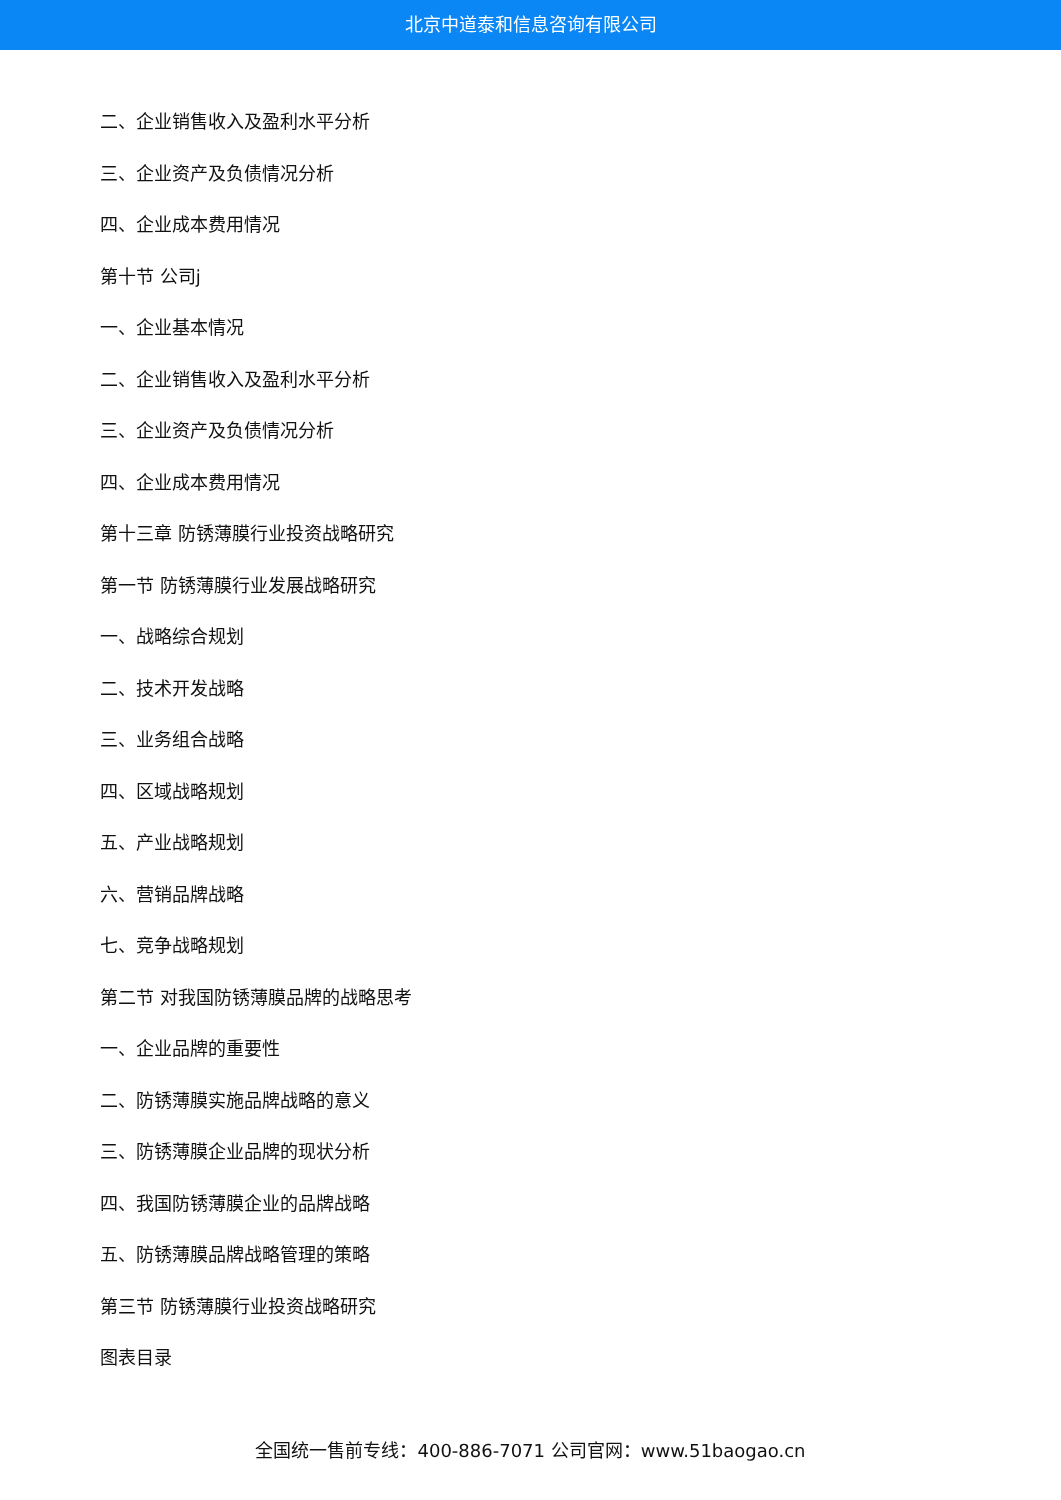北京中道泰和信息咨询有限公司
二、企业销售收入及盈利水平分析
三、企业资产及负债情况分析
四、企业成本费用情况
第十节 公司j
一、企业基本情况
二、企业销售收入及盈利水平分析
三、企业资产及负债情况分析
四、企业成本费用情况
第十三章 防锈薄膜行业投资战略研究
第一节 防锈薄膜行业发展战略研究
一、战略综合规划
二、技术开发战略
三、业务组合战略
四、区域战略规划
五、产业战略规划
六、营销品牌战略
七、竞争战略规划
第二节 对我国防锈薄膜品牌的战略思考
一、企业品牌的重要性
二、防锈薄膜实施品牌战略的意义
三、防锈薄膜企业品牌的现状分析
四、我国防锈薄膜企业的品牌战略
五、防锈薄膜品牌战略管理的策略
第三节 防锈薄膜行业投资战略研究
图表目录
全国统一售前专线：400-886-7071 公司官网：www.51baogao.cn